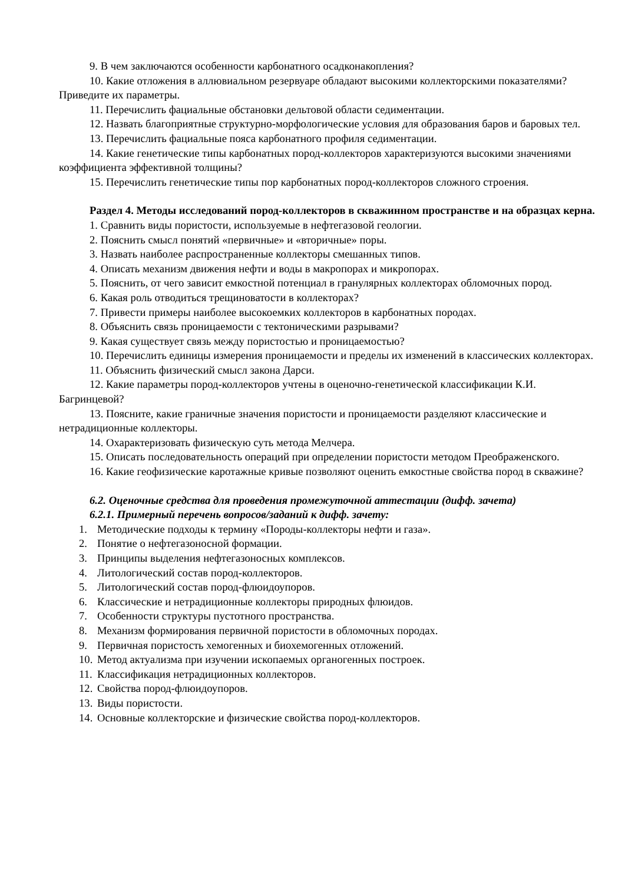9. В чем заключаются особенности карбонатного осадконакопления?
10. Какие отложения в аллювиальном резервуаре обладают высокими коллекторскими показателями? Приведите их параметры.
11. Перечислить фациальные обстановки дельтовой области седиментации.
12. Назвать благоприятные структурно-морфологические условия для образования баров и баровых тел.
13. Перечислить фациальные пояса карбонатного профиля седиментации.
14. Какие генетические типы карбонатных пород-коллекторов характеризуются высокими значениями коэффициента эффективной толщины?
15. Перечислить генетические типы пор карбонатных пород-коллекторов сложного строения.
Раздел 4. Методы исследований пород-коллекторов в скважинном пространстве и на образцах керна.
1. Сравнить виды пористости, используемые в нефтегазовой геологии.
2. Пояснить смысл понятий «первичные» и «вторичные» поры.
3. Назвать наиболее распространенные коллекторы смешанных типов.
4. Описать механизм движения нефти и воды в макропорах и микропорах.
5. Пояснить, от чего зависит емкостной потенциал в гранулярных коллекторах обломочных пород.
6. Какая роль отводиться трещиноватости в коллекторах?
7. Привести примеры наиболее высокоемких коллекторов в карбонатных породах.
8. Объяснить связь проницаемости с тектоническими разрывами?
9. Какая существует связь между пористостью и проницаемостью?
10. Перечислить единицы измерения проницаемости и пределы их изменений в классических коллекторах.
11. Объяснить физический смысл закона Дарси.
12. Какие параметры пород-коллекторов учтены в оценочно-генетической классификации К.И. Багринцевой?
13. Поясните, какие граничные значения пористости и проницаемости разделяют классические и нетрадиционные коллекторы.
14. Охарактеризовать физическую суть метода Мелчера.
15. Описать последовательность операций при определении пористости методом Преображенского.
16. Какие геофизические каротажные кривые позволяют оценить емкостные свойства пород в скважине?
6.2. Оценочные средства для проведения промежуточной аттестации (дифф. зачета)
6.2.1. Примерный перечень вопросов/заданий к дифф. зачету:
1. Методические подходы к термину «Породы-коллекторы нефти и газа».
2. Понятие о нефтегазоносной формации.
3. Принципы выделения нефтегазоносных комплексов.
4. Литологический состав пород-коллекторов.
5. Литологический состав пород-флюидоупоров.
6. Классические и нетрадиционные коллекторы природных флюидов.
7. Особенности структуры пустотного пространства.
8. Механизм формирования первичной пористости в обломочных породах.
9. Первичная пористость хемогенных и биохемогенных отложений.
10. Метод актуализма при изучении ископаемых органогенных построек.
11. Классификация нетрадиционных коллекторов.
12. Свойства пород-флюидоупоров.
13. Виды пористости.
14. Основные коллекторские и физические свойства пород-коллекторов.